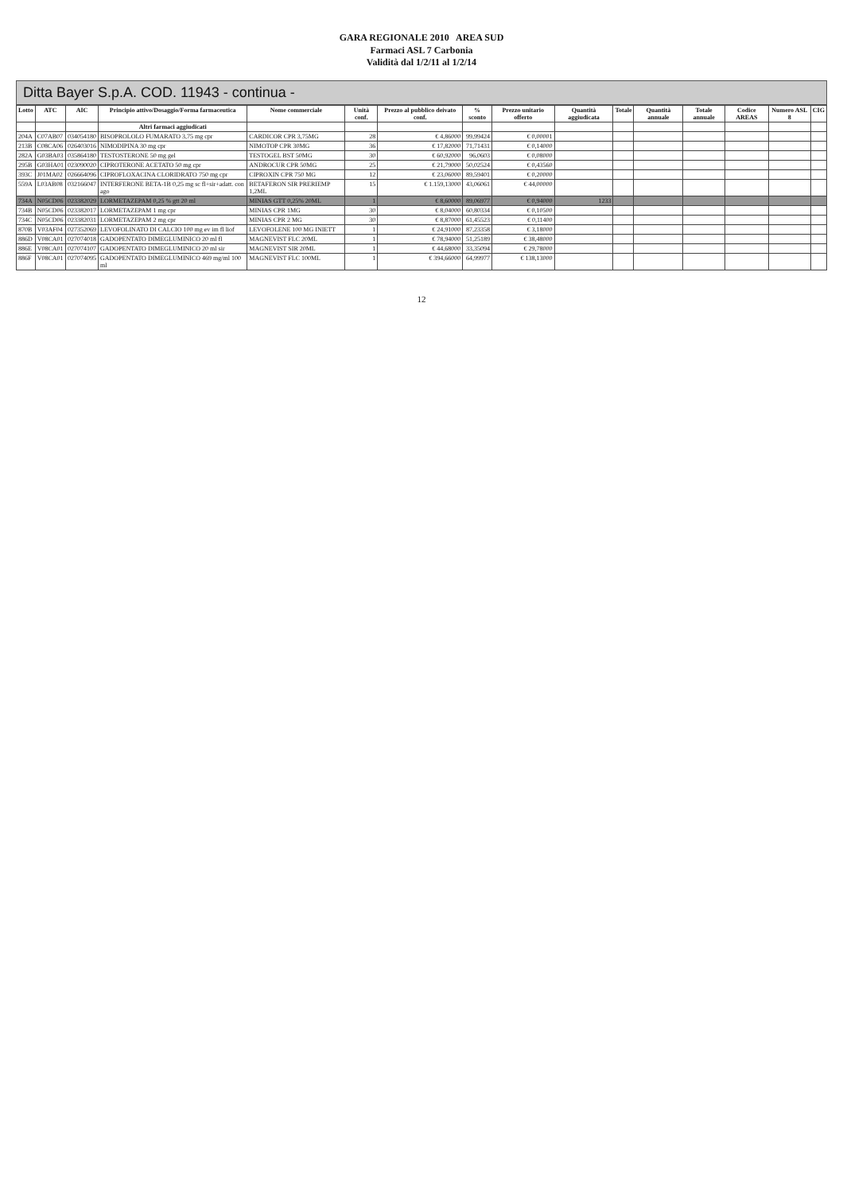GARA REGIONALE 2010 AREA SUD
Farmaci ASL 7 Carbonia
Validità dal 1/2/11 al 1/2/14
Ditta Bayer S.p.A. COD. 11943 - continua -
| Lotto | ATC | AIC | Principio attivo/Dosaggio/Forma farmaceutica | Nome commerciale | Unità conf. | Prezzo al pubblico deivato conf. | % sconto | Prezzo unitario offerto | Quantità aggiudicata | Totale | Quantità annuale | Totale annuale | Codice AREAS | Numero ASL 8 | CIG |
| --- | --- | --- | --- | --- | --- | --- | --- | --- | --- | --- | --- | --- | --- | --- | --- |
| | | | Altri farmaci aggiudicati | | | | | | | | | | | | |
| 204A | C07AB07 | 034054180 | BISOPROLOLO FUMARATO 3,75 mg cpr | CARDICOR CPR 3,75MG | 28 | € 4,86000 | 99,99424 | € 0,00001 | | | | | | | |
| 213B | C08CA06 | 026403016 | NIMODIPINA 30 mg cpr | NIMOTOP CPR 30MG | 36 | € 17,82000 | 71,71431 | € 0,14000 | | | | | | | |
| 282A | G03BA03 | 035864180 | TESTOSTERONE 50 mg gel | TESTOGEL BST 50MG | 30 | € 60,92000 | 96,0603 | € 0,08000 | | | | | | | |
| 295B | G03HA01 | 023090020 | CIPROTERONE ACETATO 50 mg cpr | ANDROCUR CPR 50MG | 25 | € 21,79000 | 50,02524 | € 0,43560 | | | | | | | |
| 393C | J01MA02 | 026664096 | CIPROFLOXACINA CLORIDRATO 750 mg cpr | CIPROXIN CPR 750 MG | 12 | € 23,06000 | 89,59401 | € 0,20000 | | | | | | | |
| 559A | L03AB08 | 032166047 | INTERFERONE BETA-1B 0,25 mg sc fl+sir+adatt. con ago | BETAFERON SIR PRERIEMP 1,2ML | 15 | € 1.159,13000 | 43,06061 | € 44,00000 | | | | | | | |
| 734A | N05CD06 | 023382029 | LORMETAZEPAM 0,25 % gtt 20 ml | MINIAS GTT 0,25% 20ML | 1 | € 8,60000 | 89,06977 | € 0,94000 | 1233 | | | | | | |
| 734B | N05CD06 | 023382017 | LORMETAZEPAM 1 mg cpr | MINIAS CPR 1MG | 30 | € 8,04000 | 60,80334 | € 0,10500 | | | | | | | |
| 734C | N05CD06 | 023382031 | LORMETAZEPAM 2 mg cpr | MINIAS CPR 2 MG | 30 | € 8,87000 | 61,45523 | € 0,11400 | | | | | | | |
| 870B | V03AF04 | 027352069 | LEVOFOLINATO DI CALCIO 100 mg ev im fl liof | LEVOFOLENE 100 MG INIETT | 1 | € 24,91000 | 87,23358 | € 3,18000 | | | | | | | |
| 886D | V08CA01 | 027074018 | GADOPENTATO DIMEGLUMINICO 20 ml fl | MAGNEVIST FLC 20ML | 1 | € 78,94000 | 51,25189 | € 38,48000 | | | | | | | |
| 886E | V08CA01 | 027074107 | GADOPENTATO DIMEGLUMINICO 20 ml sir | MAGNEVIST SIR 20ML | 1 | € 44,68000 | 33,35094 | € 29,78000 | | | | | | | |
| 886F | V08CA01 | 027074095 | GADOPENTATO DIMEGLUMINICO 469 mg/ml 100 ml | MAGNEVIST FLC 100ML | 1 | € 394,66000 | 64,99977 | € 138,13000 | | | | | | | |
12